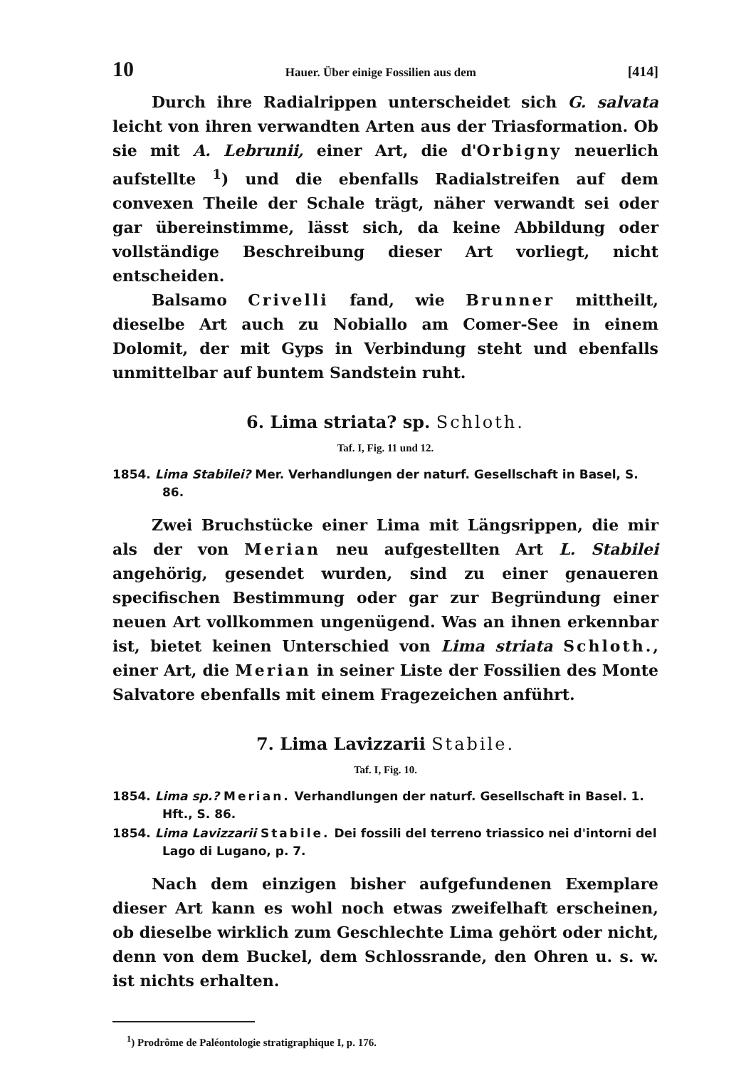10 Hauer. Über einige Fossilien aus dem [414]
Durch ihre Radialrippen unterscheidet sich G. salvata leicht von ihren verwandten Arten aus der Triasformation. Ob sie mit A. Lebrunii, einer Art, die d'Orbigny neuerlich aufstellte <sup>1</sup>) und die ebenfalls Radialstreifen auf dem convexen Theile der Schale trägt, näher verwandt sei oder gar übereinstimme, lässt sich, da keine Abbildung oder vollständige Beschreibung dieser Art vorliegt, nicht entscheiden.
Balsamo Crivelli fand, wie Brunner mittheilt, dieselbe Art auch zu Nobiallo am Comer-See in einem Dolomit, der mit Gyps in Verbindung steht und ebenfalls unmittelbar auf buntem Sandstein ruht.
6. Lima striata? sp. Schloth.
Taf. I, Fig. 11 und 12.
1854. Lima Stabilei? Mer. Verhandlungen der naturf. Gesellschaft in Basel, S. 86.
Zwei Bruchstücke einer Lima mit Längsrippen, die mir als der von Merian neu aufgestellten Art L. Stabilei angehörig, gesendet wurden, sind zu einer genaueren specifischen Bestimmung oder gar zur Begründung einer neuen Art vollkommen ungenügend. Was an ihnen erkennbar ist, bietet keinen Unterschied von Lima striata Schloth., einer Art, die Merian in seiner Liste der Fossilien des Monte Salvatore ebenfalls mit einem Fragezeichen anführt.
7. Lima Lavizzarii Stabile.
Taf. I, Fig. 10.
1854. Lima sp.? Merian. Verhandlungen der naturf. Gesellschaft in Basel. 1. Hft., S. 86.
1854. Lima Lavizzarii Stabile. Dei fossili del terreno triassico nei d'intorni del Lago di Lugano, p. 7.
Nach dem einzigen bisher aufgefundenen Exemplare dieser Art kann es wohl noch etwas zweifelhaft erscheinen, ob dieselbe wirklich zum Geschlechte Lima gehört oder nicht, denn von dem Buckel, dem Schlossrande, den Ohren u. s. w. ist nichts erhalten.
<sup>1</sup>) Prodrôme de Paléontologie stratigraphique I, p. 176.